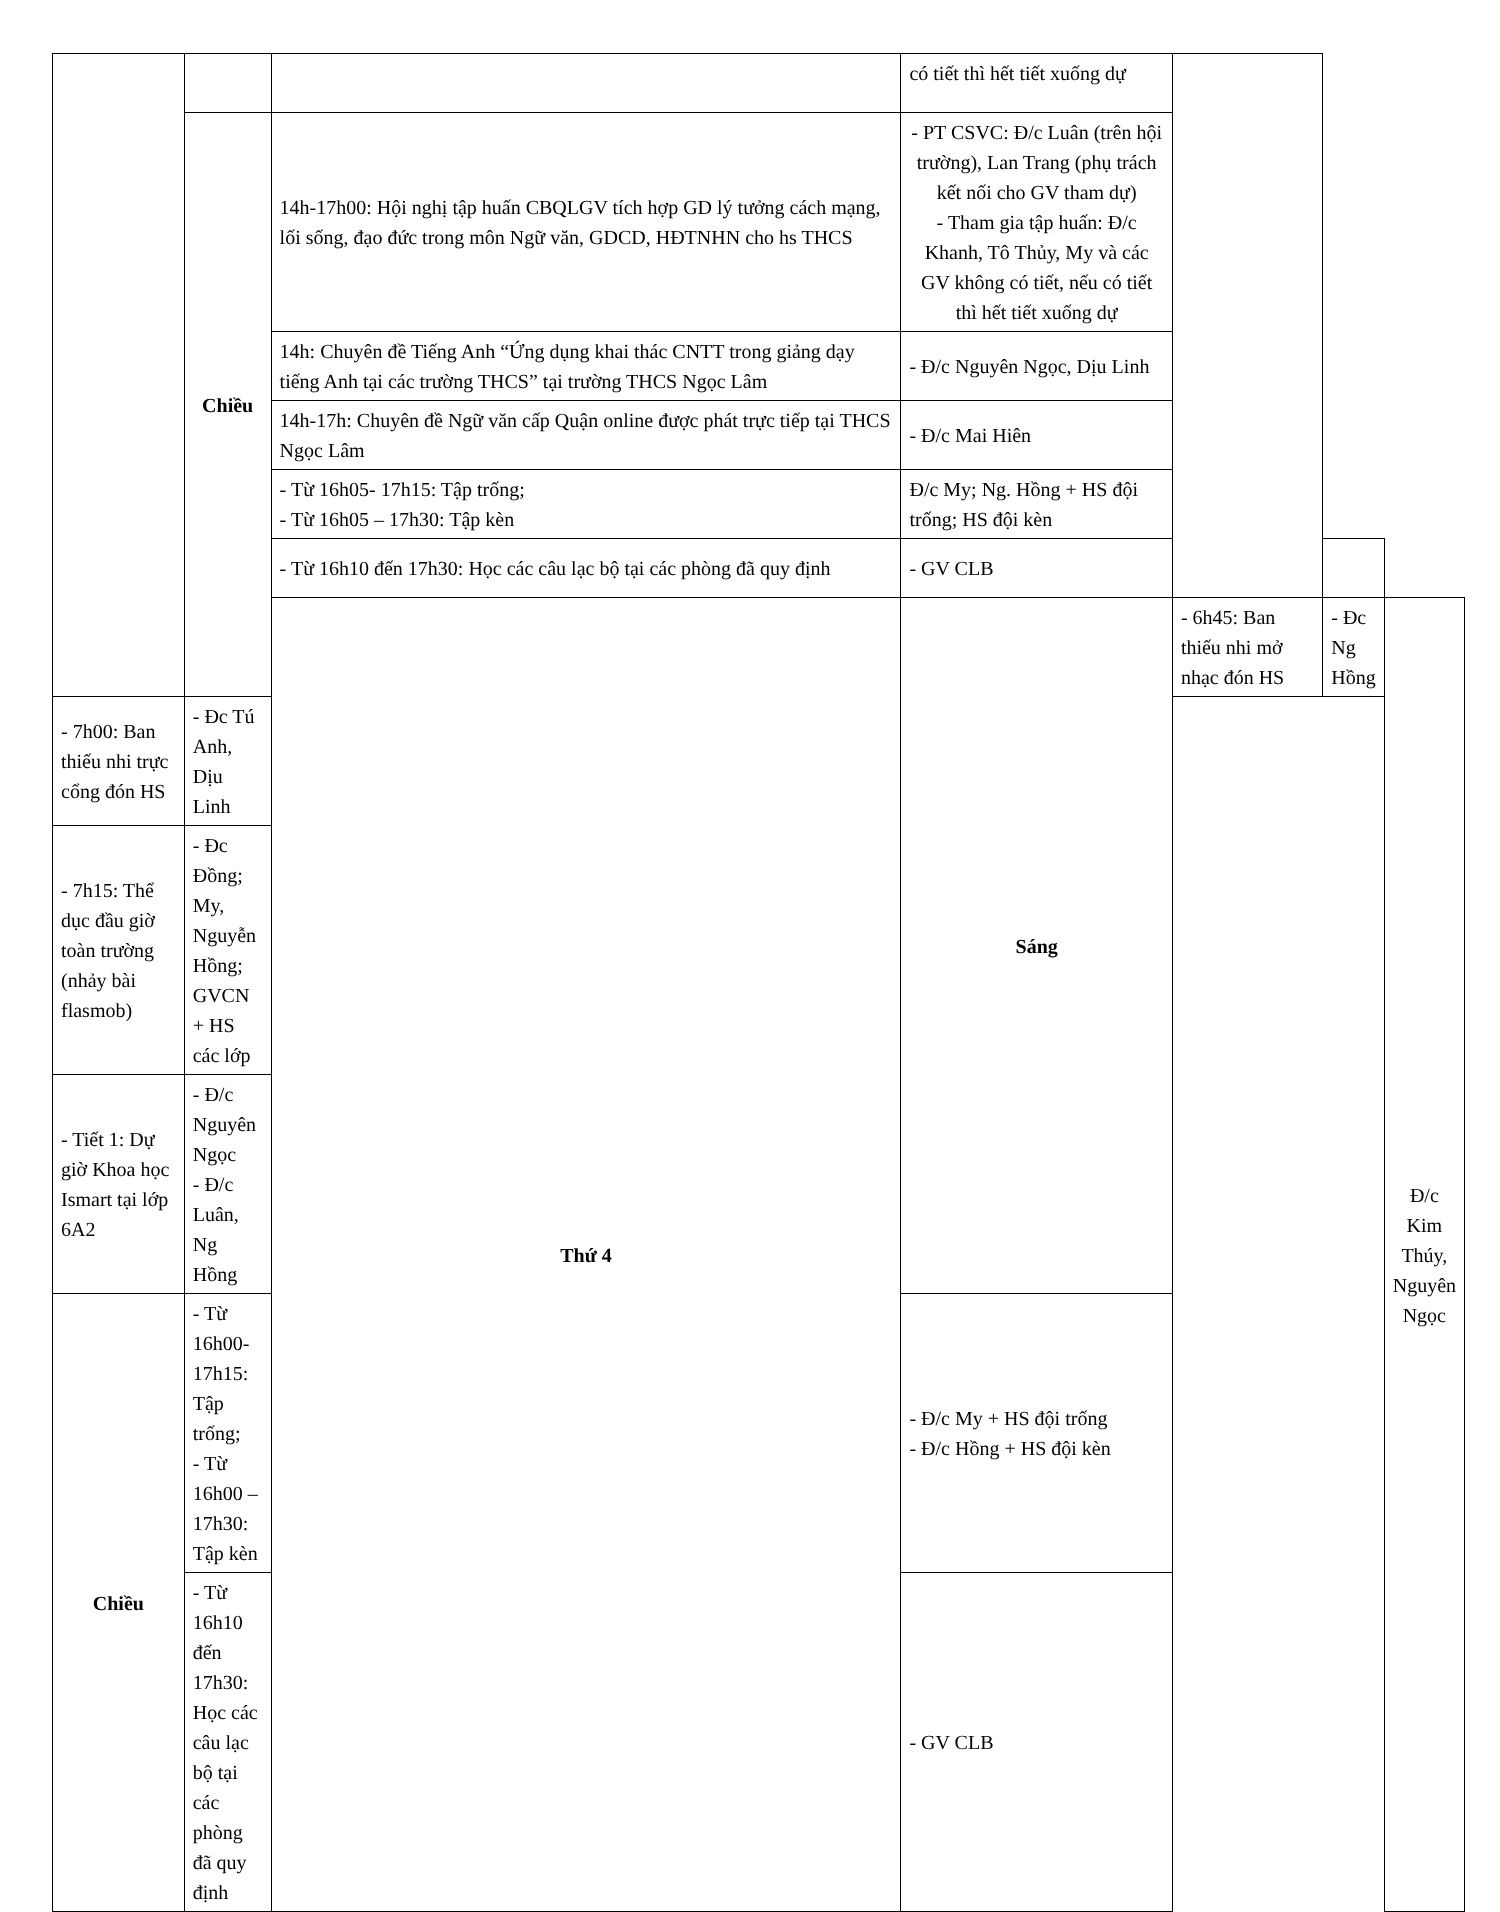| | | | có tiết thì hết tiết xuống dự | | | |
| | Chiều | 14h-17h00: Hội nghị tập huấn CBQLGV tích hợp GD lý tưởng cách mạng, lối sống, đạo đức trong môn Ngữ văn, GDCD, HĐTNHN cho hs THCS | - PT CSVC: Đ/c Luân (trên hội trường), Lan Trang (phụ trách kết nối cho GV tham dự) - Tham gia tập huấn: Đ/c Khanh, Tô Thủy, My và các GV không có tiết, nếu có tiết thì hết tiết xuống dự | | | |
| | | 14h: Chuyên đề Tiếng Anh “Ứng dụng khai thác CNTT trong giảng dạy tiếng Anh tại các trường THCS” tại trường THCS Ngọc Lâm | - Đ/c Nguyên Ngọc, Dịu Linh | | | |
| | | 14h-17h: Chuyên đề Ngữ văn cấp Quận online được phát trực tiếp tại THCS Ngọc Lâm | - Đ/c Mai Hiên | | | |
| | | - Từ 16h05- 17h15: Tập trống; - Từ 16h05 – 17h30: Tập kèn | Đ/c My; Ng. Hồng + HS đội trống; HS đội kèn | | | |
| | | - Từ 16h10 đến 17h30: Học các câu lạc bộ tại các phòng đã quy định | - GV CLB | | | |
| | | Thứ 4 | Sáng | - 6h45: Ban thiếu nhi mở nhạc đón HS | - Đc Ng Hồng | Đ/c Kim Thúy, Nguyên Ngọc |
| - 7h00: Ban thiếu nhi trực cổng đón HS | - Đc Tú Anh, Dịu Linh | | | | | |
| - 7h15: Thể dục đầu giờ toàn trường (nhảy bài flasmob) | - Đc Đồng; My, Nguyễn Hồng; GVCN + HS các lớp | | | | | |
| - Tiết 1: Dự giờ Khoa học Ismart tại lớp 6A2 | - Đ/c Nguyên Ngọc - Đ/c Luân, Ng Hồng | | | | | |
| Chiều | - Từ 16h00- 17h15: Tập trống; - Từ 16h00 – 17h30: Tập kèn | | - Đ/c My + HS đội trống - Đ/c Hồng + HS đội kèn | | | |
| | - Từ 16h10 đến 17h30: Học các câu lạc bộ tại các phòng đã quy định | | - GV CLB | | | |